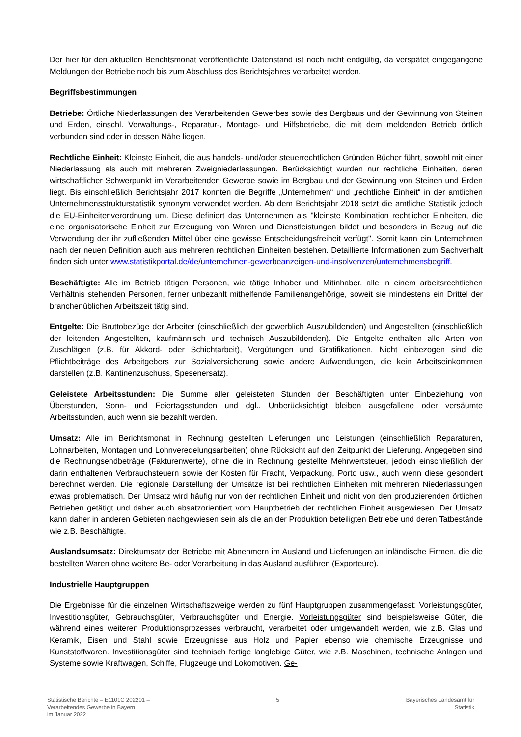Der hier für den aktuellen Berichtsmonat veröffentlichte Datenstand ist noch nicht endgültig, da verspätet eingegangene Meldungen der Betriebe noch bis zum Abschluss des Berichtsjahres verarbeitet werden.
Begriffsbestimmungen
Betriebe: Örtliche Niederlassungen des Verarbeitenden Gewerbes sowie des Bergbaus und der Gewinnung von Steinen und Erden, einschl. Verwaltungs-, Reparatur-, Montage- und Hilfsbetriebe, die mit dem meldenden Betrieb örtlich verbunden sind oder in dessen Nähe liegen.
Rechtliche Einheit: Kleinste Einheit, die aus handels- und/oder steuerrechtlichen Gründen Bücher führt, sowohl mit einer Niederlassung als auch mit mehreren Zweigniederlassungen. Berücksichtigt wurden nur rechtliche Einheiten, deren wirtschaftlicher Schwerpunkt im Verarbeitenden Gewerbe sowie im Bergbau und der Gewinnung von Steinen und Erden liegt. Bis einschließlich Berichtsjahr 2017 konnten die Begriffe „Unternehmen“ und „rechtliche Einheit“ in der amtlichen Unternehmensstrukturstatistik synonym verwendet werden. Ab dem Berichtsjahr 2018 setzt die amtliche Statistik jedoch die EU-Einheitenverordnung um. Diese definiert das Unternehmen als "kleinste Kombination rechtlicher Einheiten, die eine organisatorische Einheit zur Erzeugung von Waren und Dienstleistungen bildet und besonders in Bezug auf die Verwendung der ihr zufließenden Mittel über eine gewisse Entscheidungsfreiheit verfügt". Somit kann ein Unternehmen nach der neuen Definition auch aus mehreren rechtlichen Einheiten bestehen. Detaillierte Informationen zum Sachverhalt finden sich unter www.statistikportal.de/de/unternehmen-gewerbeanzeigen-und-insolvenzen/unternehmensbegriff.
Beschäftigte: Alle im Betrieb tätigen Personen, wie tätige Inhaber und Mitinhaber, alle in einem arbeitsrechtlichen Verhältnis stehenden Personen, ferner unbezahlt mithelfende Familienangehörige, soweit sie mindestens ein Drittel der branchenüblichen Arbeitszeit tätig sind.
Entgelte: Die Bruttobezüge der Arbeiter (einschließlich der gewerblich Auszubildenden) und Angestellten (einschließlich der leitenden Angestellten, kaufmännisch und technisch Auszubildenden). Die Entgelte enthalten alle Arten von Zuschlägen (z.B. für Akkord- oder Schichtarbeit), Vergütungen und Gratifikationen. Nicht einbezogen sind die Pflichtbeiträge des Arbeitgebers zur Sozialversicherung sowie andere Aufwendungen, die kein Arbeitseinkommen darstellen (z.B. Kantinenzuschuss, Spesenersatz).
Geleistete Arbeitsstunden: Die Summe aller geleisteten Stunden der Beschäftigten unter Einbeziehung von Überstunden, Sonn- und Feiertagsstunden und dgl.. Unberücksichtigt bleiben ausgefallene oder versäumte Arbeitsstunden, auch wenn sie bezahlt werden.
Umsatz: Alle im Berichtsmonat in Rechnung gestellten Lieferungen und Leistungen (einschließlich Reparaturen, Lohnarbeiten, Montagen und Lohnveredelungsarbeiten) ohne Rücksicht auf den Zeitpunkt der Lieferung. Angegeben sind die Rechnungsendbeträge (Fakturenwerte), ohne die in Rechnung gestellte Mehrwertsteuer, jedoch einschließlich der darin enthaltenen Verbrauchsteuern sowie der Kosten für Fracht, Verpackung, Porto usw., auch wenn diese gesondert berechnet werden. Die regionale Darstellung der Umsätze ist bei rechtlichen Einheiten mit mehreren Niederlassungen etwas problematisch. Der Umsatz wird häufig nur von der rechtlichen Einheit und nicht von den produzierenden örtlichen Betrieben getätigt und daher auch absatzorientiert vom Hauptbetrieb der rechtlichen Einheit ausgewiesen. Der Umsatz kann daher in anderen Gebieten nachgewiesen sein als die an der Produktion beteiligten Betriebe und deren Tatbestände wie z.B. Beschäftigte.
Auslandsumsatz: Direktumsatz der Betriebe mit Abnehmern im Ausland und Lieferungen an inländische Firmen, die die bestellten Waren ohne weitere Be- oder Verarbeitung in das Ausland ausführen (Exporteure).
Industrielle Hauptgruppen
Die Ergebnisse für die einzelnen Wirtschaftszweige werden zu fünf Hauptgruppen zusammengefasst: Vorleistungsgüter, Investitionsgüter, Gebrauchsgüter, Verbrauchsgüter und Energie. Vorleistungsgüter sind beispielsweise Güter, die während eines weiteren Produktionsprozesses verbraucht, verarbeitet oder umgewandelt werden, wie z.B. Glas und Keramik, Eisen und Stahl sowie Erzeugnisse aus Holz und Papier ebenso wie chemische Erzeugnisse und Kunststoffwaren. Investitionsgüter sind technisch fertige langlebige Güter, wie z.B. Maschinen, technische Anlagen und Systeme sowie Kraftwagen, Schiffe, Flugzeuge und Lokomotiven. Ge-
Statistische Berichte – E1101C 202201 –
Verarbeitendes Gewerbe in Bayern
im Januar 2022
5 Bayerisches Landesamt für
Statistik